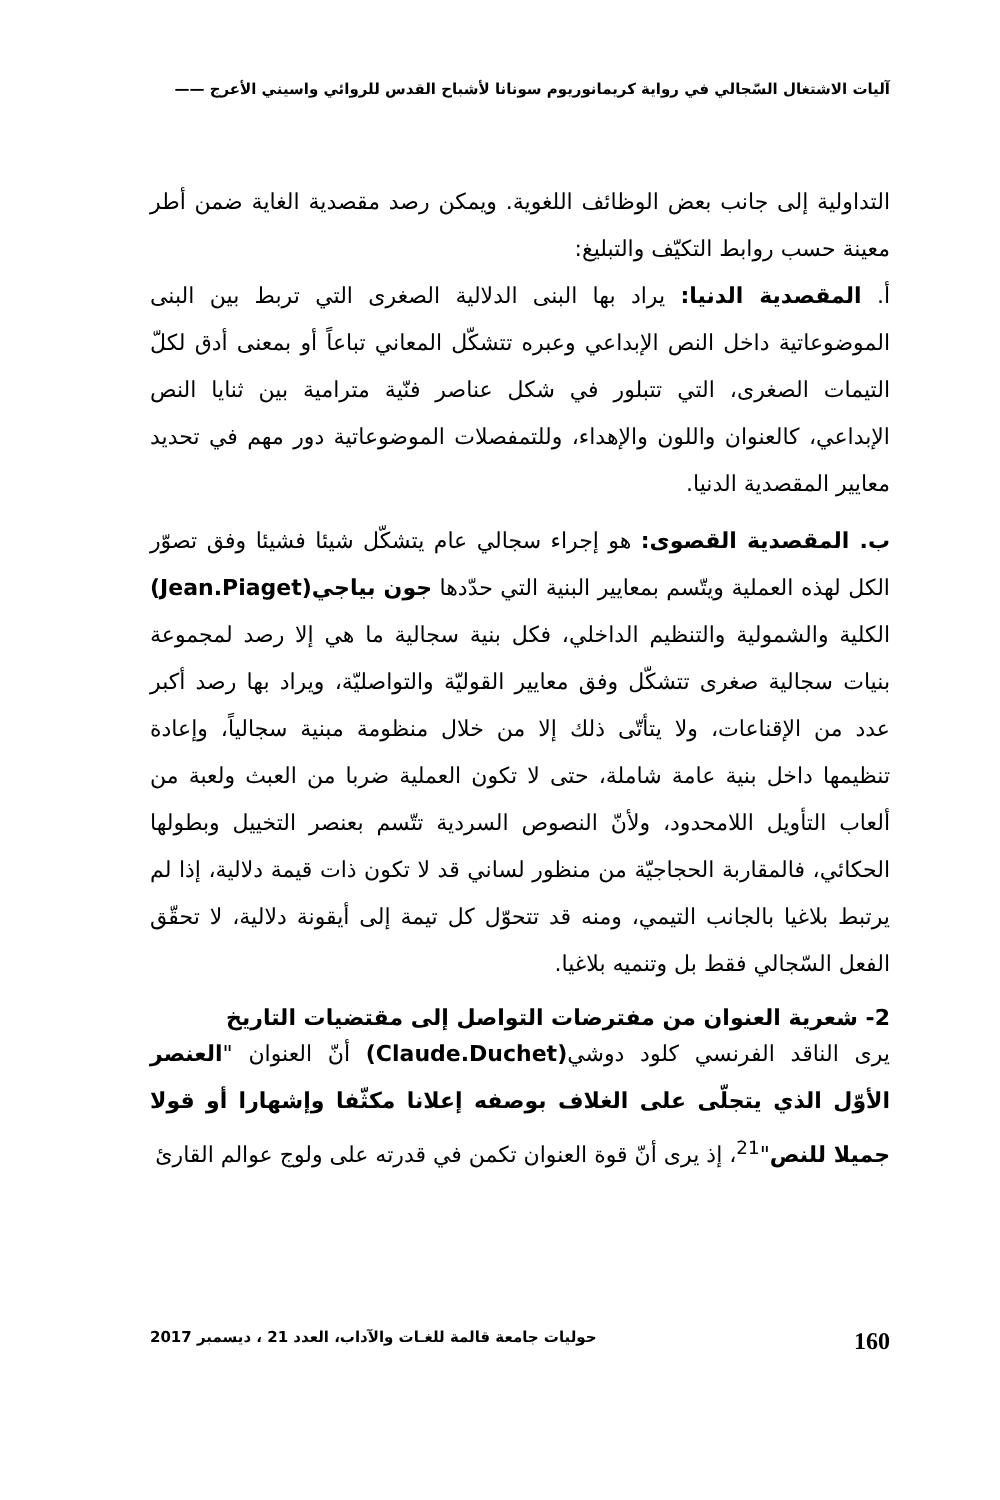آليات الاشتغال السّجالي في رواية كريمانوريوم سونانا لأشباح القدس للروائي واسيني الأعرج ——
التداولية إلى جانب بعض الوظائف اللغوية. ويمكن رصد مقصدية الغاية ضمن أطر معينة حسب روابط التكيّف والتبليغ:
أ. المقصدية الدنيا: يراد بها البنى الدلالية الصغرى التي تربط بين البنى الموضوعاتية داخل النص الإبداعي وعبره تتشكّل المعاني تباعاً أو بمعنى أدق لكلّ التيمات الصغرى، التي تتبلور في شكل عناصر فنّية مترامية بين ثنايا النص الإبداعي، كالعنوان واللون والإهداء، وللتمفصلات الموضوعاتية دور مهم في تحديد معايير المقصدية الدنيا.
ب. المقصدية القصوى: هو إجراء سجالي عام يتشكّل شيئا فشيئا وفق تصوّر الكل لهذه العملية ويتّسم بمعايير البنية التي حدّدها جون بياجي(Jean.Piaget) الكلية والشمولية والتنظيم الداخلي، فكل بنية سجالية ما هي إلا رصد لمجموعة بنيات سجالية صغرى تتشكّل وفق معايير القوليّة والتواصليّة، ويراد بها رصد أكبر عدد من الإقناعات، ولا يتأتّى ذلك إلا من خلال منظومة مبنية سجالياً، وإعادة تنظيمها داخل بنية عامة شاملة، حتى لا تكون العملية ضربا من العبث ولعبة من ألعاب التأويل اللامحدود، ولأنّ النصوص السردية تتّسم بعنصر التخييل وبطولها الحكائي، فالمقاربة الحجاجيّة من منظور لساني قد لا تكون ذات قيمة دلالية، إذا لم يرتبط بلاغيا بالجانب التيمي، ومنه قد تتحوّل كل تيمة إلى أيقونة دلالية، لا تحقّق الفعل السّجالي فقط بل وتنميه بلاغيا.
2- شعرية العنوان من مفترضات التواصل إلى مقتضيات التاريخ
يرى الناقد الفرنسي كلود دوشي(Claude.Duchet) أنّ العنوان "العنصر الأوّل الذي يتجلّى على الغلاف بوصفه إعلانا مكثّفا وإشهارا أو قولا جميلا للنص"<sup>21</sup>، إذ يرى أنّ قوة العنوان تكمن في قدرته على ولوج عوالم القارئ
160 حوليات جامعة قالمة للغـات والآداب، العدد 21 ، ديسمبر 2017